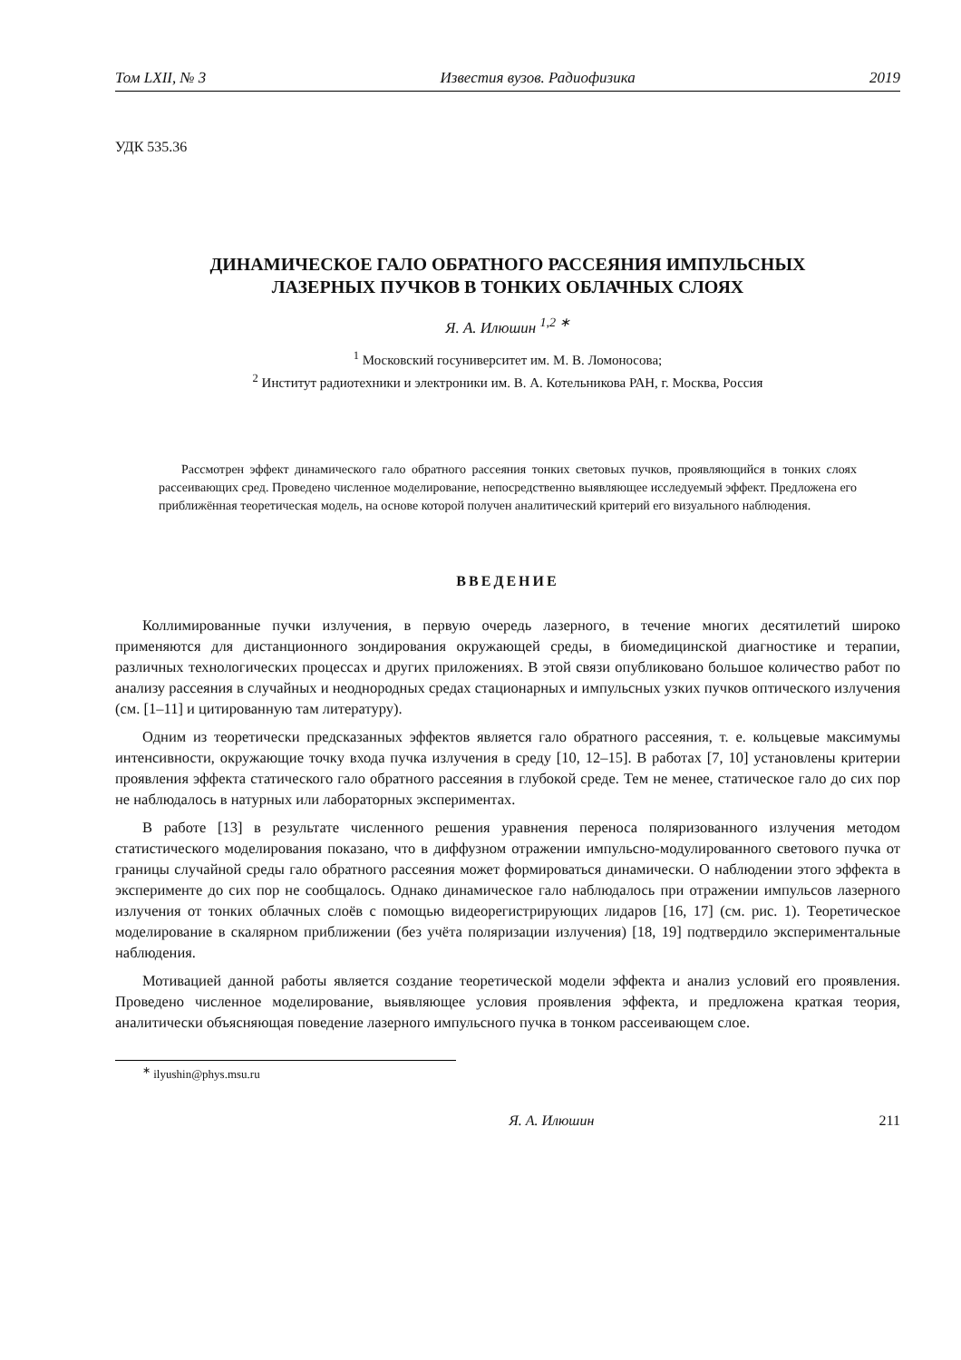Том LXII, № 3 Известия вузов. Радиофизика 2019
УДК 535.36
ДИНАМИЧЕСКОЕ ГАЛО ОБРАТНОГО РАССЕЯНИЯ ИМПУЛЬСНЫХ
ЛАЗЕРНЫХ ПУЧКОВ В ТОНКИХ ОБЛАЧНЫХ СЛОЯХ
Я. А. Илюшин <sup>1,2 ∗</sup>
<sup>1</sup> Московский госуниверситет им. М. В. Ломоносова;
<sup>2</sup> Институт радиотехники и электроники им. В. А. Котельникова РАН, г. Москва, Россия
Рассмотрен эффект динамического гало обратного рассеяния тонких световых пучков, проявляющийся в тонких слоях рассеивающих сред. Проведено численное моделирование, непосредственно выявляющее исследуемый эффект. Предложена его приближённая теоретическая модель, на основе которой получен аналитический критерий его визуального наблюдения.
ВВЕДЕНИЕ
Коллимированные пучки излучения, в первую очередь лазерного, в течение многих десятилетий широко применяются для дистанционного зондирования окружающей среды, в биомедицинской диагностике и терапии, различных технологических процессах и других приложениях. В этой связи опубликовано большое количество работ по анализу рассеяния в случайных и неоднородных средах стационарных и импульсных узких пучков оптического излучения (см. [1–11] и цитированную там литературу).
Одним из теоретически предсказанных эффектов является гало обратного рассеяния, т. е. кольцевые максимумы интенсивности, окружающие точку входа пучка излучения в среду [10, 12–15]. В работах [7, 10] установлены критерии проявления эффекта статического гало обратного рассеяния в глубокой среде. Тем не менее, статическое гало до сих пор не наблюдалось в натурных или лабораторных экспериментах.
В работе [13] в результате численного решения уравнения переноса поляризованного излучения методом статистического моделирования показано, что в диффузном отражении импульсно-модулированного светового пучка от границы случайной среды гало обратного рассеяния может формироваться динамически. О наблюдении этого эффекта в эксперименте до сих пор не сообщалось. Однако динамическое гало наблюдалось при отражении импульсов лазерного излучения от тонких облачных слоёв с помощью видеорегистрирующих лидаров [16, 17] (см. рис. 1). Теоретическое моделирование в скалярном приближении (без учёта поляризации излучения) [18, 19] подтвердило экспериментальные наблюдения.
Мотивацией данной работы является создание теоретической модели эффекта и анализ условий его проявления. Проведено численное моделирование, выявляющее условия проявления эффекта, и предложена краткая теория, аналитически объясняющая поведение лазерного импульсного пучка в тонком рассеивающем слое.
<sup>∗</sup> ilyushin@phys.msu.ru
Я. А. Илюшин 211